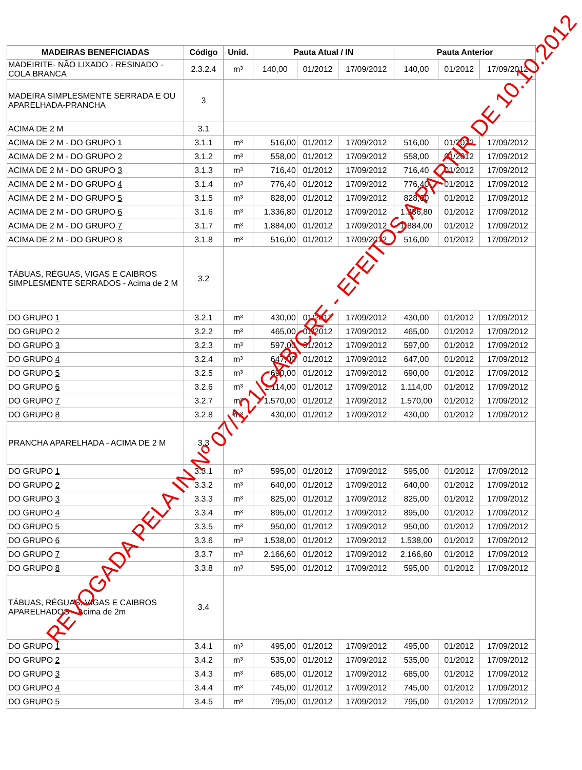| MADEIRAS BENEFICIADAS | Código | Unid. | Pauta Atual / IN | | | Pauta Anterior | | |
| --- | --- | --- | --- | --- | --- | --- | --- | --- |
| MADEIRITE- NÃO LIXADO - RESINADO - COLA BRANCA | 2.3.2.4 | m³ | 140,00 | 01/2012 | 17/09/2012 | 140,00 | 01/2012 | 17/09/2012 |
| MADEIRA SIMPLESMENTE SERRADA E OU APARELHADA-PRANCHA | 3 | | | | | | | |
| ACIMA DE 2 M | 3.1 | | | | | | | |
| ACIMA DE 2 M - DO GRUPO 1 | 3.1.1 | m³ | 516,00 | 01/2012 | 17/09/2012 | 516,00 | 01/2012 | 17/09/2012 |
| ACIMA DE 2 M - DO GRUPO 2 | 3.1.2 | m³ | 558,00 | 01/2012 | 17/09/2012 | 558,00 | 01/2012 | 17/09/2012 |
| ACIMA DE 2 M - DO GRUPO 3 | 3.1.3 | m³ | 716,40 | 01/2012 | 17/09/2012 | 716,40 | 01/2012 | 17/09/2012 |
| ACIMA DE 2 M - DO GRUPO 4 | 3.1.4 | m³ | 776,40 | 01/2012 | 17/09/2012 | 776,40 | 01/2012 | 17/09/2012 |
| ACIMA DE 2 M - DO GRUPO 5 | 3.1.5 | m³ | 828,00 | 01/2012 | 17/09/2012 | 828,00 | 01/2012 | 17/09/2012 |
| ACIMA DE 2 M - DO GRUPO 6 | 3.1.6 | m³ | 1.336,80 | 01/2012 | 17/09/2012 | 1.336,80 | 01/2012 | 17/09/2012 |
| ACIMA DE 2 M - DO GRUPO 7 | 3.1.7 | m³ | 1.884,00 | 01/2012 | 17/09/2012 | 1.884,00 | 01/2012 | 17/09/2012 |
| ACIMA DE 2 M - DO GRUPO 8 | 3.1.8 | m³ | 516,00 | 01/2012 | 17/09/2012 | 516,00 | 01/2012 | 17/09/2012 |
| TÁBUAS, RÉGUAS, VIGAS E CAIBROS SIMPLESMENTE SERRADOS - Acima de 2 M | 3.2 | | | | | | | |
| DO GRUPO 1 | 3.2.1 | m³ | 430,00 | 01/2012 | 17/09/2012 | 430,00 | 01/2012 | 17/09/2012 |
| DO GRUPO 2 | 3.2.2 | m³ | 465,00 | 01/2012 | 17/09/2012 | 465,00 | 01/2012 | 17/09/2012 |
| DO GRUPO 3 | 3.2.3 | m³ | 597,00 | 01/2012 | 17/09/2012 | 597,00 | 01/2012 | 17/09/2012 |
| DO GRUPO 4 | 3.2.4 | m³ | 647,00 | 01/2012 | 17/09/2012 | 647,00 | 01/2012 | 17/09/2012 |
| DO GRUPO 5 | 3.2.5 | m³ | 690,00 | 01/2012 | 17/09/2012 | 690,00 | 01/2012 | 17/09/2012 |
| DO GRUPO 6 | 3.2.6 | m³ | 1.114,00 | 01/2012 | 17/09/2012 | 1.114,00 | 01/2012 | 17/09/2012 |
| DO GRUPO 7 | 3.2.7 | m³ | 1.570,00 | 01/2012 | 17/09/2012 | 1.570,00 | 01/2012 | 17/09/2012 |
| DO GRUPO 8 | 3.2.8 | m³ | 430,00 | 01/2012 | 17/09/2012 | 430,00 | 01/2012 | 17/09/2012 |
| PRANCHA APARELHADA - ACIMA DE 2 M | 3.3 | | | | | | | |
| DO GRUPO 1 | 3.3.1 | m³ | 595,00 | 01/2012 | 17/09/2012 | 595,00 | 01/2012 | 17/09/2012 |
| DO GRUPO 2 | 3.3.2 | m³ | 640,00 | 01/2012 | 17/09/2012 | 640,00 | 01/2012 | 17/09/2012 |
| DO GRUPO 3 | 3.3.3 | m³ | 825,00 | 01/2012 | 17/09/2012 | 825,00 | 01/2012 | 17/09/2012 |
| DO GRUPO 4 | 3.3.4 | m³ | 895,00 | 01/2012 | 17/09/2012 | 895,00 | 01/2012 | 17/09/2012 |
| DO GRUPO 5 | 3.3.5 | m³ | 950,00 | 01/2012 | 17/09/2012 | 950,00 | 01/2012 | 17/09/2012 |
| DO GRUPO 6 | 3.3.6 | m³ | 1.538,00 | 01/2012 | 17/09/2012 | 1.538,00 | 01/2012 | 17/09/2012 |
| DO GRUPO 7 | 3.3.7 | m³ | 2.166,60 | 01/2012 | 17/09/2012 | 2.166,60 | 01/2012 | 17/09/2012 |
| DO GRUPO 8 | 3.3.8 | m³ | 595,00 | 01/2012 | 17/09/2012 | 595,00 | 01/2012 | 17/09/2012 |
| TÁBUAS, RÉGUAS, VIGAS E CAIBROS APARELHADOS – Acima de 2m | 3.4 | | | | | | | |
| DO GRUPO 1 | 3.4.1 | m³ | 495,00 | 01/2012 | 17/09/2012 | 495,00 | 01/2012 | 17/09/2012 |
| DO GRUPO 2 | 3.4.2 | m³ | 535,00 | 01/2012 | 17/09/2012 | 535,00 | 01/2012 | 17/09/2012 |
| DO GRUPO 3 | 3.4.3 | m³ | 685,00 | 01/2012 | 17/09/2012 | 685,00 | 01/2012 | 17/09/2012 |
| DO GRUPO 4 | 3.4.4 | m³ | 745,00 | 01/2012 | 17/09/2012 | 745,00 | 01/2012 | 17/09/2012 |
| DO GRUPO 5 | 3.4.5 | m³ | 795,00 | 01/2012 | 17/09/2012 | 795,00 | 01/2012 | 17/09/2012 |
REVOGADA PELA IN Nº 07/121/GAB/CRE - EFEITOS A PARTIR DE 10.10.2012